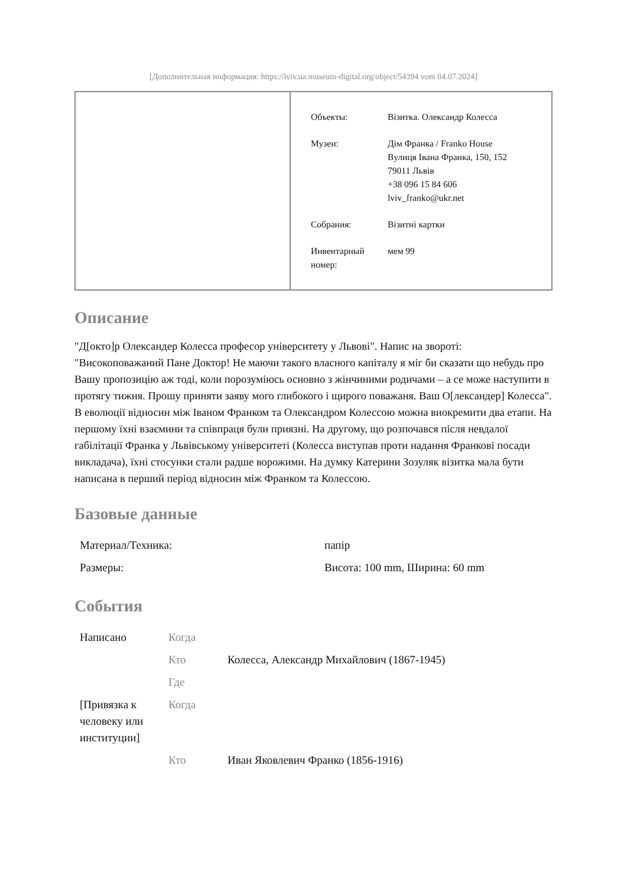[Дополнительная информация: https://lviv.ua.museum-digital.org/object/54394 vom 04.07.2024]
| Объекты: | Візитка. Олександр Колесса |
| Музеи: | Дім Франка / Franko House Вулиця Івана Франка, 150, 152 79011 Львів +38 096 15 84 606 lviv_franko@ukr.net |
| Собрания: | Візитні картки |
| Инвентарный номер: | мем 99 |
Описание
"Д[окто]р Олександер Колесса професор університету у Львові". Напис на звороті: "Високоповажаний Пане Доктор! Не маючи такого власного капіталу я міг би сказати що небудь про Вашу пропозицію аж тоді, коли порозуміюсь основно з жінчиними родичами – а се може наступити в протягу тижня. Прошу приняти заяву мого глибокого і щирого поважаня. Ваш О[лександер] Колесса". В еволюції відносин між Іваном Франком та Олександром Колессою можна виокремити два етапи. На першому їхні взаємини та співпраця були приязні. На другому, що розпочався після невдалої габілітації Франка у Львівському університеті (Колесса виступав проти надання Франкові посади викладача), їхні стосунки стали радше ворожими. На думку Катерини Зозуляк візитка мала бути написана в перший період відносин між Франком та Колессою.
Базовые данные
| Материал/Техника: | папір |
| Размеры: | Висота: 100 mm, Ширина: 60 mm |
События
| Написано | Когда | |
| | Кто | Колесса, Александр Михайлович (1867-1945) |
| | Где | |
| [Привязка к человеку или институции] | Когда | |
| | Кто | Иван Яковлевич Франко (1856-1916) |